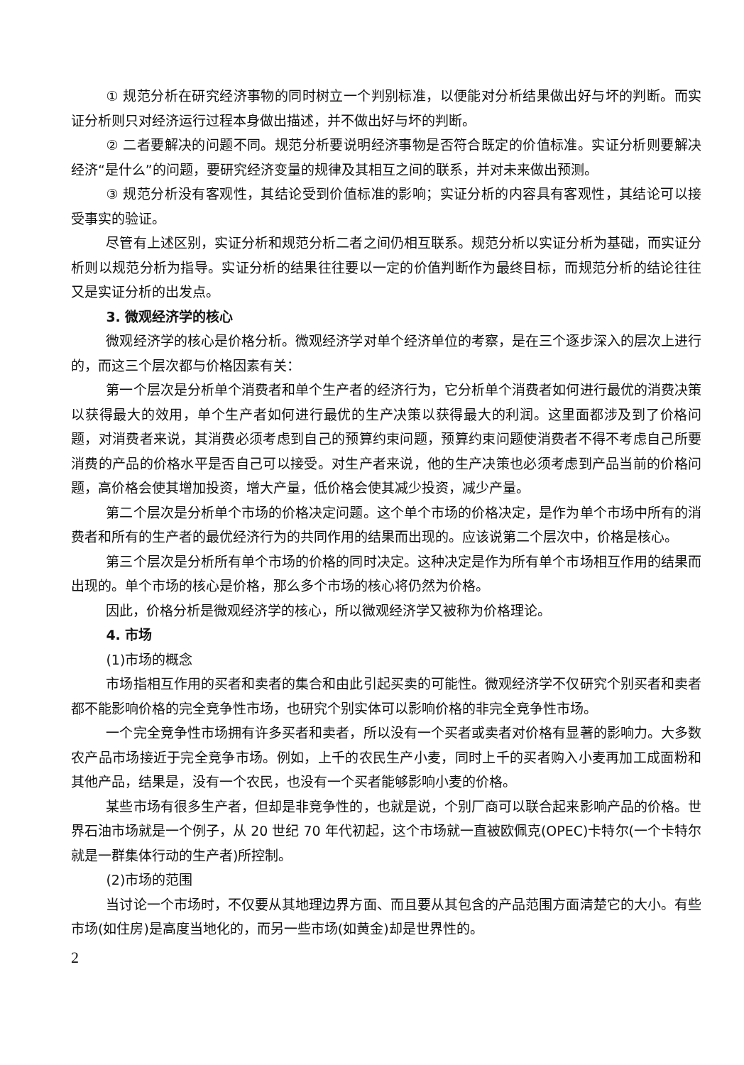① 规范分析在研究经济事物的同时树立一个判别标准，以便能对分析结果做出好与坏的判断。而实证分析则只对经济运行过程本身做出描述，并不做出好与坏的判断。
② 二者要解决的问题不同。规范分析要说明经济事物是否符合既定的价值标准。实证分析则要解决经济“是什么”的问题，要研究经济变量的规律及其相互之间的联系，并对未来做出预测。
③ 规范分析没有客观性，其结论受到价值标准的影响；实证分析的内容具有客观性，其结论可以接受事实的验证。
尽管有上述区别，实证分析和规范分析二者之间仍相互联系。规范分析以实证分析为基础，而实证分析则以规范分析为指导。实证分析的结果往往要以一定的价值判断作为最终目标，而规范分析的结论往往又是实证分析的出发点。
3. 微观经济学的核心
微观经济学的核心是价格分析。微观经济学对单个经济单位的考察，是在三个逐步深入的层次上进行的，而这三个层次都与价格因素有关：
第一个层次是分析单个消费者和单个生产者的经济行为，它分析单个消费者如何进行最优的消费决策以获得最大的效用，单个生产者如何进行最优的生产决策以获得最大的利润。这里面都涉及到了价格问题，对消费者来说，其消费必须考虑到自己的预算约束问题，预算约束问题使消费者不得不考虑自己所要消费的产品的价格水平是否自己可以接受。对生产者来说，他的生产决策也必须考虑到产品当前的价格问题，高价格会使其增加投资，增大产量，低价格会使其减少投资，减少产量。
第二个层次是分析单个市场的价格决定问题。这个单个市场的价格决定，是作为单个市场中所有的消费者和所有的生产者的最优经济行为的共同作用的结果而出现的。应该说第二个层次中，价格是核心。
第三个层次是分析所有单个市场的价格的同时决定。这种决定是作为所有单个市场相互作用的结果而出现的。单个市场的核心是价格，那么多个市场的核心将仍然为价格。
因此，价格分析是微观经济学的核心，所以微观经济学又被称为价格理论。
4. 市场
(1)市场的概念
市场指相互作用的买者和卖者的集合和由此引起买卖的可能性。微观经济学不仅研究个别买者和卖者都不能影响价格的完全竞争性市场，也研究个别实体可以影响价格的非完全竞争性市场。
一个完全竞争性市场拥有许多买者和卖者，所以没有一个买者或卖者对价格有显著的影响力。大多数农产品市场接近于完全竞争市场。例如，上千的农民生产小麦，同时上千的买者购入小麦再加工成面粉和其他产品，结果是，没有一个农民，也没有一个买者能够影响小麦的价格。
某些市场有很多生产者，但却是非竞争性的，也就是说，个别厂商可以联合起来影响产品的价格。世界石油市场就是一个例子，从 20 世纪 70 年代初起，这个市场就一直被欧佩克(OPEC)卡特尔(一个卡特尔就是一群集体行动的生产者)所控制。
(2)市场的范围
当讨论一个市场时，不仅要从其地理边界方面、而且要从其包含的产品范围方面清楚它的大小。有些市场(如住房)是高度当地化的，而另一些市场(如黄金)却是世界性的。
2